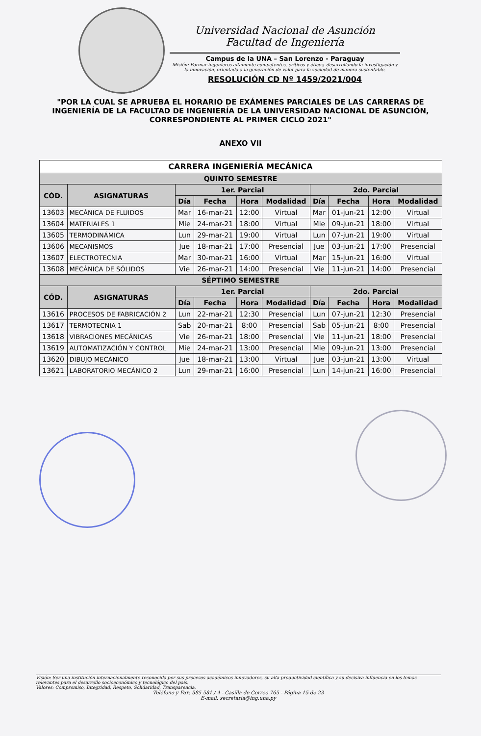Universidad Nacional de Asunción
Facultad de Ingeniería
Campus de la UNA – San Lorenzo - Paraguay
Misión: Formar ingenieros altamente competentes, críticos y éticos, desarrollando la investigación y la innovación, orientada a la generación de valor para la sociedad de manera sustentable.
RESOLUCIÓN CD Nº 1459/2021/004
"POR LA CUAL SE APRUEBA EL HORARIO DE EXÁMENES PARCIALES DE LAS CARRERAS DE INGENIERÍA DE LA FACULTAD DE INGENIERÍA DE LA UNIVERSIDAD NACIONAL DE ASUNCIÓN, CORRESPONDIENTE AL PRIMER CICLO 2021"
ANEXO VII
| CARRERA INGENIERÍA MECÁNICA | | | | | | | | | |
| --- | --- | --- | --- | --- | --- | --- | --- | --- | --- |
| QUINTO SEMESTRE | | | | | | | | | |
| CÓD. | ASIGNATURAS | 1er. Parcial | | | | 2do. Parcial | | | |
| | | Día | Fecha | Hora | Modalidad | Día | Fecha | Hora | Modalidad |
| 13603 | MECÁNICA DE FLUIDOS | Mar | 16-mar-21 | 12:00 | Virtual | Mar | 01-jun-21 | 12:00 | Virtual |
| 13604 | MATERIALES 1 | Mie | 24-mar-21 | 18:00 | Virtual | Mie | 09-jun-21 | 18:00 | Virtual |
| 13605 | TERMODINÁMICA | Lun | 29-mar-21 | 19:00 | Virtual | Lun | 07-jun-21 | 19:00 | Virtual |
| 13606 | MECANISMOS | Jue | 18-mar-21 | 17:00 | Presencial | Jue | 03-jun-21 | 17:00 | Presencial |
| 13607 | ELECTROTECNIA | Mar | 30-mar-21 | 16:00 | Virtual | Mar | 15-jun-21 | 16:00 | Virtual |
| 13608 | MECÁNICA DE SÓLIDOS | Vie | 26-mar-21 | 14:00 | Presencial | Vie | 11-jun-21 | 14:00 | Presencial |
| SÉPTIMO SEMESTRE | | | | | | | | | |
| CÓD. | ASIGNATURAS | 1er. Parcial | | | | 2do. Parcial | | | |
| | | Día | Fecha | Hora | Modalidad | Día | Fecha | Hora | Modalidad |
| 13616 | PROCESOS DE FABRICACIÓN 2 | Lun | 22-mar-21 | 12:30 | Presencial | Lun | 07-jun-21 | 12:30 | Presencial |
| 13617 | TERMOTECNIA 1 | Sab | 20-mar-21 | 8:00 | Presencial | Sab | 05-jun-21 | 8:00 | Presencial |
| 13618 | VIBRACIONES MECÁNICAS | Vie | 26-mar-21 | 18:00 | Presencial | Vie | 11-jun-21 | 18:00 | Presencial |
| 13619 | AUTOMATIZACIÓN Y CONTROL | Mie | 24-mar-21 | 13:00 | Presencial | Mie | 09-jun-21 | 13:00 | Presencial |
| 13620 | DIBUJO MECÁNICO | Jue | 18-mar-21 | 13:00 | Virtual | Jue | 03-jun-21 | 13:00 | Virtual |
| 13621 | LABORATORIO MECÁNICO 2 | Lun | 29-mar-21 | 16:00 | Presencial | Lun | 14-jun-21 | 16:00 | Presencial |
Visión: Ser una institución internacionalmente reconocida por sus procesos académicos innovadores, su alta productividad científica y su decisiva influencia en los temas relevantes para el desarrollo socioeconómico y tecnológico del país.
Valores: Compromiso, Integridad, Respeto, Solidaridad, Transparencia.
Teléfono y Fax: 585 581 / 4 - Casilla de Correo 765 - Página 15 de 23
E-mail: secretaria@ing.una.py